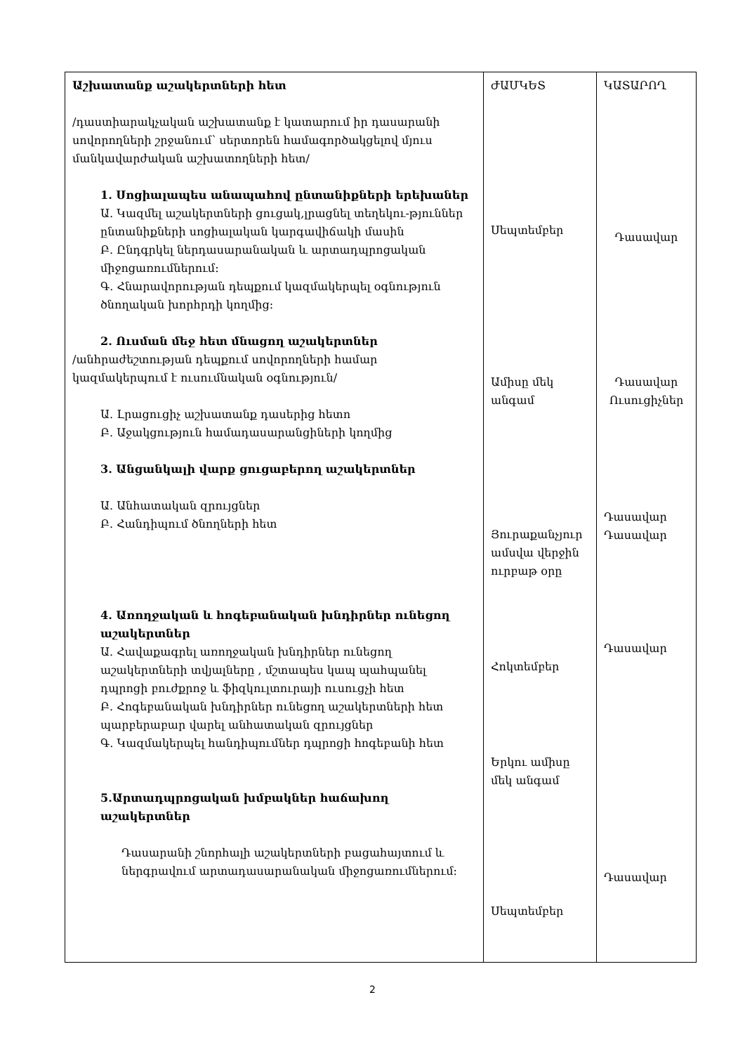| Աշխատանք աշակերտների հետ /դաստիարակչական աշխատանք է կատարում իր դասարանի սովորողների շրջանում՝ սերտորեն համագործակցելով մյուս մանկավարժական աշխատողների հետ/ 1. Սոցիալապես անապահով ընտանիքների երեխաներ Ա. Կազմել աշակերտների ցուցակ,լրացնել տեղեկու-թյուններ ընտանիքների սոցիալական կարգավիճակի մասին Բ. Ընդգրկել ներդասարանական և արտադպրոցական միջոցառումներում: Գ. Հնարավորության դեպքում կազմակերպել օգնություն ծնողական խորհրդի կողմից: 2. Ուսման մեջ հետ մնացող աշակերտներ /անհրաժեշտության դեպքում սովորողների համար կազմակերպում է ուսումնական օգնություն/ Ա. Լրացուցիչ աշխատանք դասերից հետո Բ. Աջակցություն համադասարանցիների կողմից 3. Անցանկալի վարք ցուցաբերող աշակերտներ Ա. Անհատական զրույցներ Բ. Հանդիպում ծնողների հետ 4. Առողջական և հոգեբանական խնդիրներ ունեցող աշակերտներ Ա. Հավաքագրել առողջական խնդիրներ ունեցող աշակերտների տվյալները , մշտապես կապ պահպանել դպրոցի բուժքրոջ և ֆիզկուլտուրայի ուսուցչի հետ Բ. Հոգեբանական խնդիրներ ունեցող աշակերտների հետ պարբերաբար վարել անհատական զրույցներ Գ. Կազմակերպել հանդիպումներ դպրոցի հոգեբանի հետ 5.Արտադպրոցական խմբակներ հաճախող աշակերտներ Դասարանի շնորհալի աշակերտների բացահայտում և ներգրավում արտադասարանական միջոցառումներում: | ԺԱՄԿԵՏ Սեպտեմբեր Ամիսը մեկ անգամ Յուրաքանչյուր ամսվա վերջին ուրբաթ օրը Հոկտեմբեր Երկու ամիսը մեկ անգամ Սեպտեմբեր | ԿԱՏԱՐՈՂ Դասավար Դասավար Ուսուցիչներ Դասավար Դասավար Դասավար Դասավար |
2